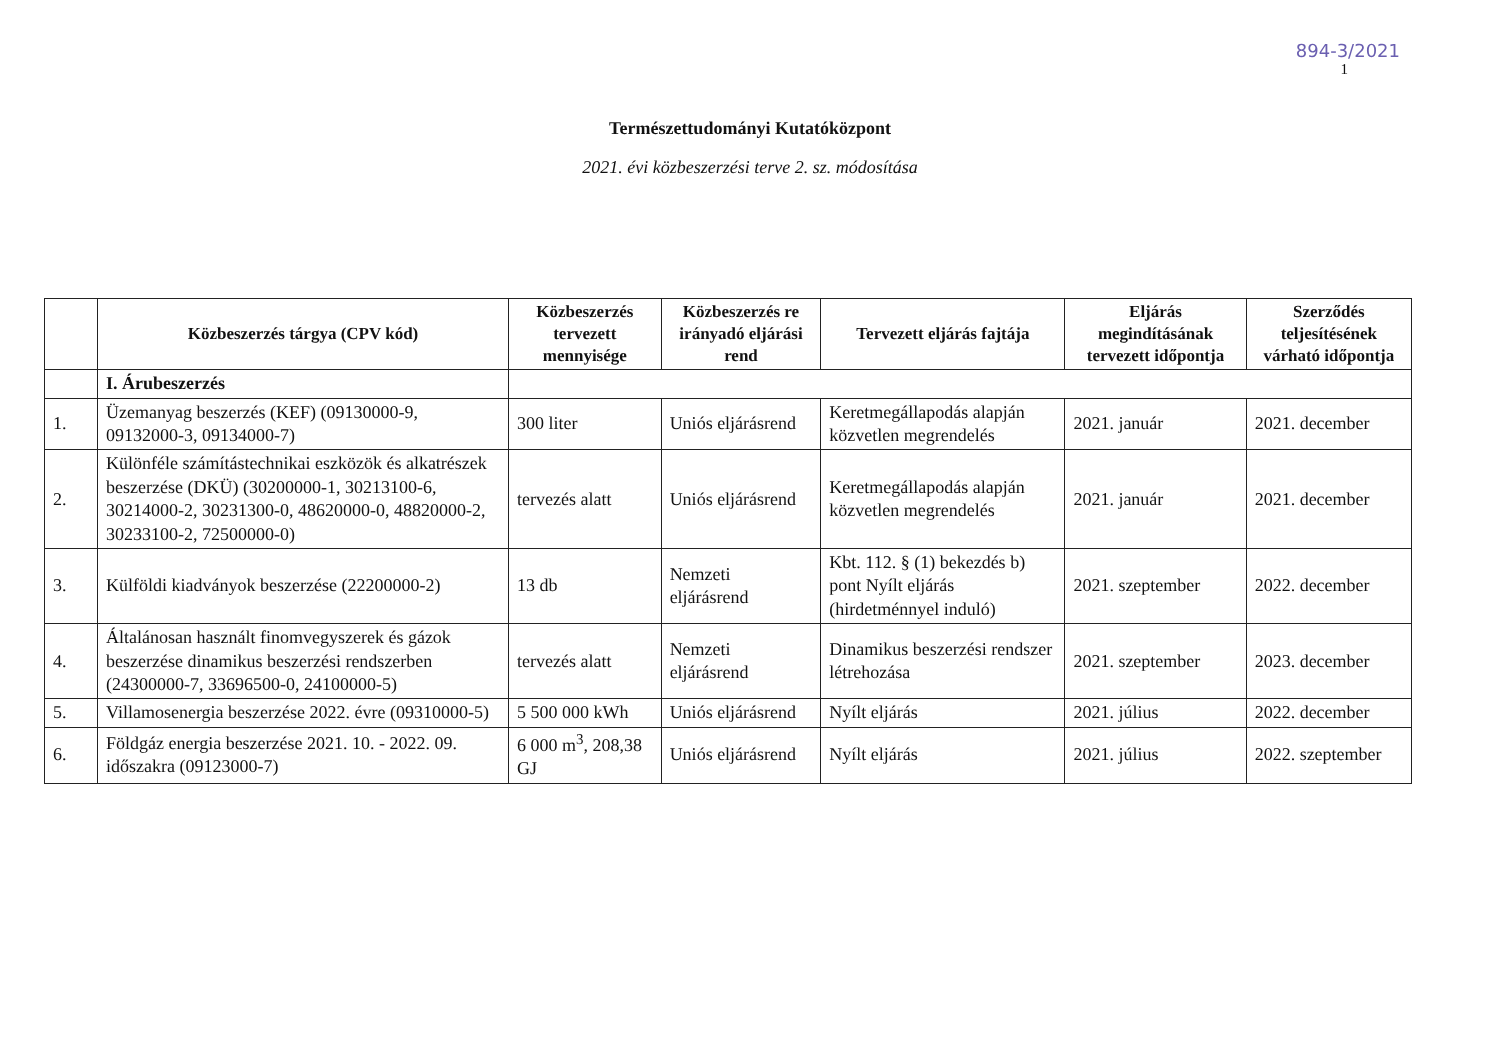894-3/2021
1
Természettudományi Kutatóközpont
2021. évi közbeszerzési terve 2. sz. módosítása
| | Közbeszerzés tárgya (CPV kód) | Közbeszerzés tervezett mennyisége | Közbeszerzés re irányadó eljárási rend | Tervezett eljárás fajtája | Eljárás megindításának tervezett időpontja | Szerződés teljesítésének várható időpontja |
| --- | --- | --- | --- | --- | --- | --- |
| | I. Árubeszerzés | | | | | |
| 1. | Üzemanyag beszerzés (KEF) (09130000-9, 09132000-3, 09134000-7) | 300 liter | Uniós eljárásrend | Keretmegállapodás alapján közvetlen megrendelés | 2021. január | 2021. december |
| 2. | Különféle számítástechnikai eszközök és alkatrészek beszerzése (DKÜ) (30200000-1, 30213100-6, 30214000-2, 30231300-0, 48620000-0, 48820000-2, 30233100-2, 72500000-0) | tervezés alatt | Uniós eljárásrend | Keretmegállapodás alapján közvetlen megrendelés | 2021. január | 2021. december |
| 3. | Külföldi kiadványok beszerzése (22200000-2) | 13 db | Nemzeti eljárásrend | Kbt. 112. § (1) bekezdés b) pont Nyílt eljárás (hirdetménnyel induló) | 2021. szeptember | 2022. december |
| 4. | Általánosan használt finomvegyszerek és gázok beszerzése dinamikus beszerzési rendszerben (24300000-7, 33696500-0, 24100000-5) | tervezés alatt | Nemzeti eljárásrend | Dinamikus beszerzési rendszer létrehozása | 2021. szeptember | 2023. december |
| 5. | Villamosenergia beszerzése 2022. évre (09310000-5) | 5 500 000 kWh | Uniós eljárásrend | Nyílt eljárás | 2021. július | 2022. december |
| 6. | Földgáz energia beszerzése 2021. 10. - 2022. 09. időszakra (09123000-7) | 6 000 m<sup>3</sup>, 208,38 GJ | Uniós eljárásrend | Nyílt eljárás | 2021. július | 2022. szeptember |